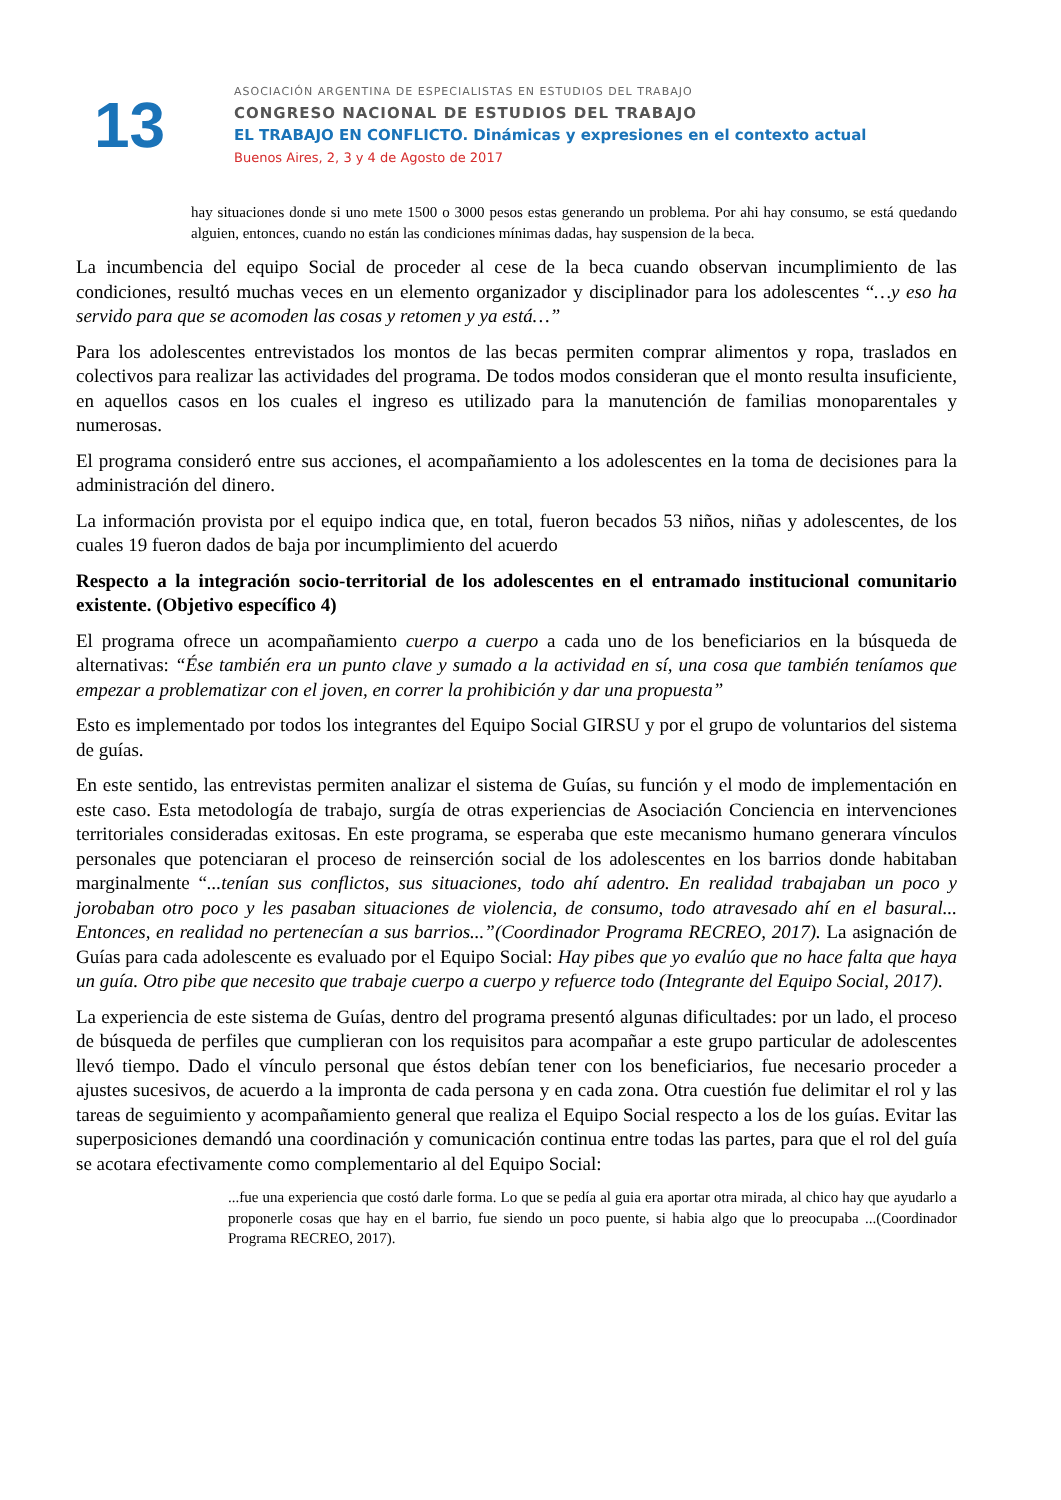13
ASOCIACIÓN ARGENTINA DE ESPECIALISTAS EN ESTUDIOS DEL TRABAJO
CONGRESO NACIONAL DE ESTUDIOS DEL TRABAJO
EL TRABAJO EN CONFLICTO. Dinámicas y expresiones en el contexto actual
Buenos Aires, 2, 3 y 4 de Agosto de 2017
hay situaciones donde si uno mete 1500 o 3000 pesos estas generando un problema. Por ahi hay consumo, se está quedando alguien, entonces, cuando no están las condiciones mínimas dadas, hay suspension de la beca.
La incumbencia del equipo Social de proceder al cese de la beca cuando observan incumplimiento de las condiciones, resultó muchas veces en un elemento organizador y disciplinador para los adolescentes “…y eso ha servido para que se acomoden las cosas y retomen y ya está…”
Para los adolescentes entrevistados los montos de las becas permiten comprar alimentos y ropa, traslados en colectivos para realizar las actividades del programa. De todos modos consideran que el monto resulta insuficiente, en aquellos casos en los cuales el ingreso es utilizado para la manutención de familias monoparentales y numerosas.
El programa consideró entre sus acciones, el acompañamiento a los adolescentes en la toma de decisiones para la administración del dinero.
La información provista por el equipo indica que, en total, fueron becados 53 niños, niñas y adolescentes, de los cuales 19 fueron dados de baja por incumplimiento del acuerdo
Respecto a la integración socio-territorial de los adolescentes en el entramado institucional comunitario existente. (Objetivo específico 4)
El programa ofrece un acompañamiento cuerpo a cuerpo a cada uno de los beneficiarios en la búsqueda de alternativas: “Ése también era un punto clave y sumado a la actividad en sí, una cosa que también teníamos que empezar a problematizar con el joven, en correr la prohibición y dar una propuesta”
Esto es implementado por todos los integrantes del Equipo Social GIRSU y por el grupo de voluntarios del sistema de guías.
En este sentido, las entrevistas permiten analizar el sistema de Guías, su función y el modo de implementación en este caso. Esta metodología de trabajo, surgía de otras experiencias de Asociación Conciencia en intervenciones territoriales consideradas exitosas. En este programa, se esperaba que este mecanismo humano generara vínculos personales que potenciaran el proceso de reinserción social de los adolescentes en los barrios donde habitaban marginalmente “...tenían sus conflictos, sus situaciones, todo ahí adentro. En realidad trabajaban un poco y jorobaban otro poco y les pasaban situaciones de violencia, de consumo, todo atravesado ahí en el basural... Entonces, en realidad no pertenecían a sus barrios...”(Coordinador Programa RECREO, 2017). La asignación de Guías para cada adolescente es evaluado por el Equipo Social: Hay pibes que yo evalúo que no hace falta que haya un guía. Otro pibe que necesito que trabaje cuerpo a cuerpo y refuerce todo (Integrante del Equipo Social, 2017).
La experiencia de este sistema de Guías, dentro del programa presentó algunas dificultades: por un lado, el proceso de búsqueda de perfiles que cumplieran con los requisitos para acompañar a este grupo particular de adolescentes llevó tiempo. Dado el vínculo personal que éstos debían tener con los beneficiarios, fue necesario proceder a ajustes sucesivos, de acuerdo a la impronta de cada persona y en cada zona. Otra cuestión fue delimitar el rol y las tareas de seguimiento y acompañamiento general que realiza el Equipo Social respecto a los de los guías. Evitar las superposiciones demandó una coordinación y comunicación continua entre todas las partes, para que el rol del guía se acotara efectivamente como complementario al del Equipo Social:
...fue una experiencia que costó darle forma. Lo que se pedía al guia era aportar otra mirada, al chico hay que ayudarlo a proponerle cosas que hay en el barrio, fue siendo un poco puente, si habia algo que lo preocupaba ...(Coordinador Programa RECREO, 2017).